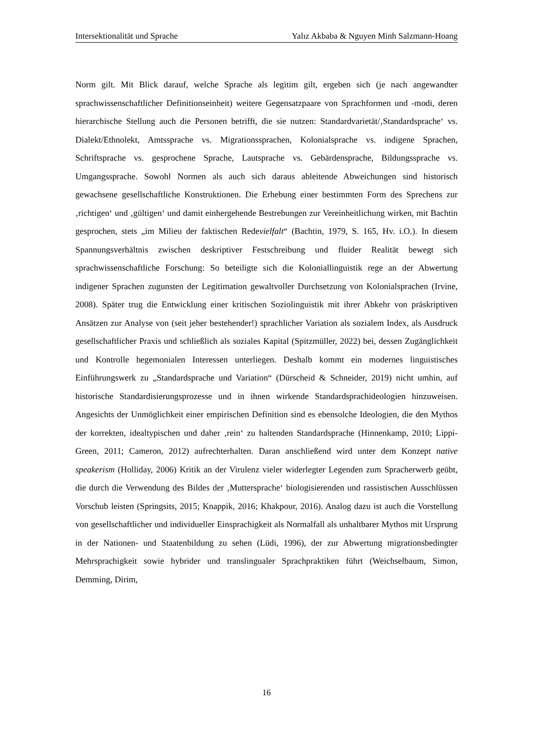Intersektionalität und Sprache Yalız Akbaba & Nguyen Minh Salzmann-Hoang
Norm gilt. Mit Blick darauf, welche Sprache als legitim gilt, ergeben sich (je nach ange­wandter sprachwissenschaftlicher Definitionseinheit) weitere Gegensatzpaare von Sprachformen und -modi, deren hierarchische Stellung auch die Personen betrifft, die sie nutzen: Standardvarietät/‚Standardsprache‘ vs. Dialekt/Ethnolekt, Amtssprache vs. Mig­rationssprachen, Kolonialsprache vs. indigene Sprachen, Schriftsprache vs. gesprochene Sprache, Lautsprache vs. Gebärdensprache, Bildungssprache vs. Umgangssprache. So­wohl Normen als auch sich daraus ableitende Abweichungen sind historisch gewachsene gesellschaftliche Konstruktionen. Die Erhebung einer bestimmten Form des Sprechens zur ‚richtigen‘ und ‚gültigen‘ und damit einhergehende Bestrebungen zur Vereinheitli­chung wirken, mit Bachtin gesprochen, stets „im Milieu der faktischen Redevielfalt“ (Bachtin, 1979, S. 165, Hv. i.O.). In diesem Spannungsverhältnis zwischen deskriptiver Festschreibung und fluider Realität bewegt sich sprachwissenschaftliche Forschung: So beteiligte sich die Koloniallinguistik rege an der Abwertung indigener Sprachen zuguns­ten der Legitimation gewaltvoller Durchsetzung von Kolonialsprachen (Irvine, 2008). Später trug die Entwicklung einer kritischen Soziolinguistik mit ihrer Abkehr von prä­skriptiven Ansätzen zur Analyse von (seit jeher bestehender!) sprachlicher Variation als sozialem Index, als Ausdruck gesellschaftlicher Praxis und schließlich als soziales Kapi­tal (Spitzmüller, 2022) bei, dessen Zugänglichkeit und Kontrolle hegemonialen Interes­sen unterliegen. Deshalb kommt ein modernes linguistisches Einführungswerk zu „Stan­dardsprache und Variation“ (Dürscheid & Schneider, 2019) nicht umhin, auf historische Standardisierungsprozesse und in ihnen wirkende Standardsprachideologien hinzuwei­sen. Angesichts der Unmöglichkeit einer empirischen Definition sind es ebensolche Ide­ologien, die den Mythos der korrekten, idealtypischen und daher ‚rein‘ zu haltenden Stan­dardsprache (Hinnenkamp, 2010; Lippi-Green, 2011; Cameron, 2012) aufrechterhalten. Daran anschließend wird unter dem Konzept native speakerism (Holliday, 2006) Kritik an der Virulenz vieler widerlegter Legenden zum Spracherwerb geübt, die durch die Ver­wendung des Bildes der ‚Muttersprache‘ biologisierenden und rassistischen Ausschlüs­sen Vorschub leisten (Springsits, 2015; Knappik, 2016; Khakpour, 2016). Analog dazu ist auch die Vorstellung von gesellschaftlicher und individueller Einsprachigkeit als Nor­malfall als unhaltbarer Mythos mit Ursprung in der Nationen- und Staatenbildung zu se­hen (Lüdi, 1996), der zur Abwertung migrationsbedingter Mehrsprachigkeit sowie hyb­rider und translingualer Sprachpraktiken führt (Weichselbaum, Simon, Demming, Dirim,
16